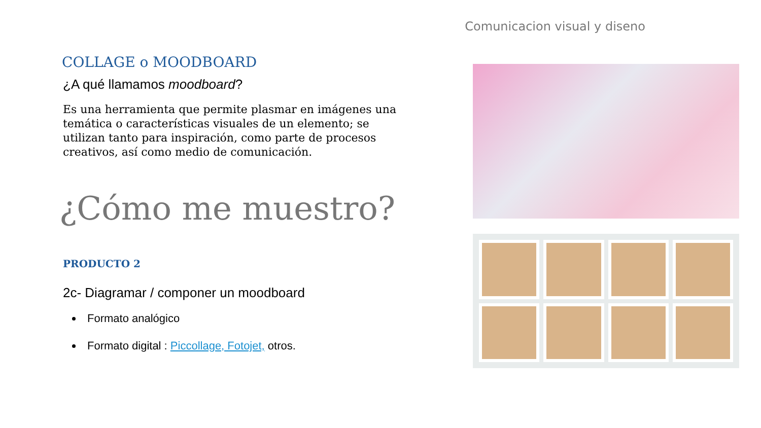Comunicacion visual y diseno
COLLAGE o MOODBOARD
¿A qué llamamos moodboard?
Es una herramienta que permite plasmar en imágenes una temática o características visuales de un elemento; se utilizan tanto para inspiración, como parte de procesos creativos, así como medio de comunicación.
¿Cómo me muestro?
PRODUCTO 2
2c- Diagramar / componer un moodboard
Formato analógico
Formato digital : Piccollage, Fotojet, otros.